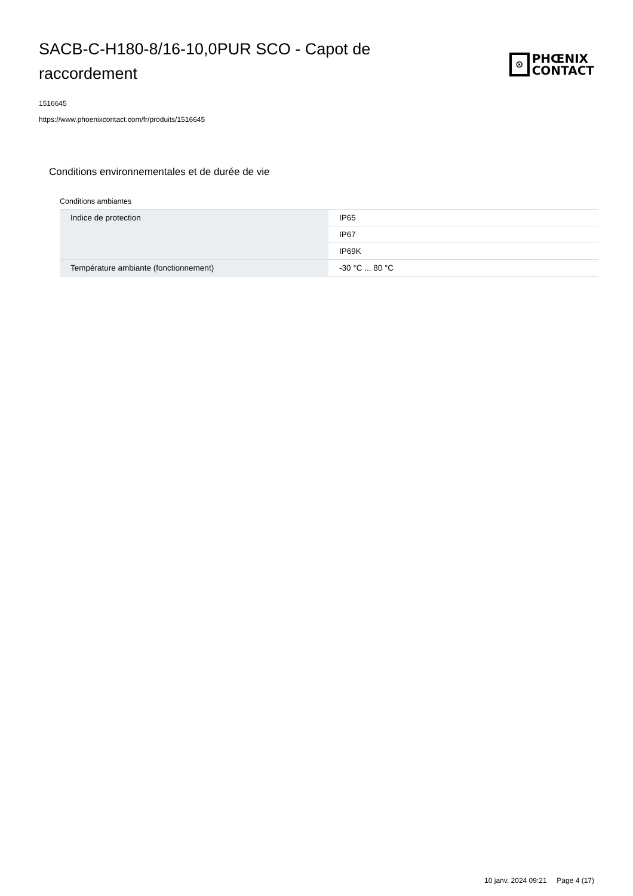SACB-C-H180-8/16-10,0PUR SCO - Capot de raccordement
⊙
PHŒNIX
CONTACT
1516645
https://www.phoenixcontact.com/fr/produits/1516645
Conditions environnementales et de durée de vie
Conditions ambiantes
| Indice de protection | IP65 |
| | IP67 |
| | IP69K |
| Température ambiante (fonctionnement) | -30 °C ... 80 °C |
10 janv. 2024 09:21 Page 4 (17)